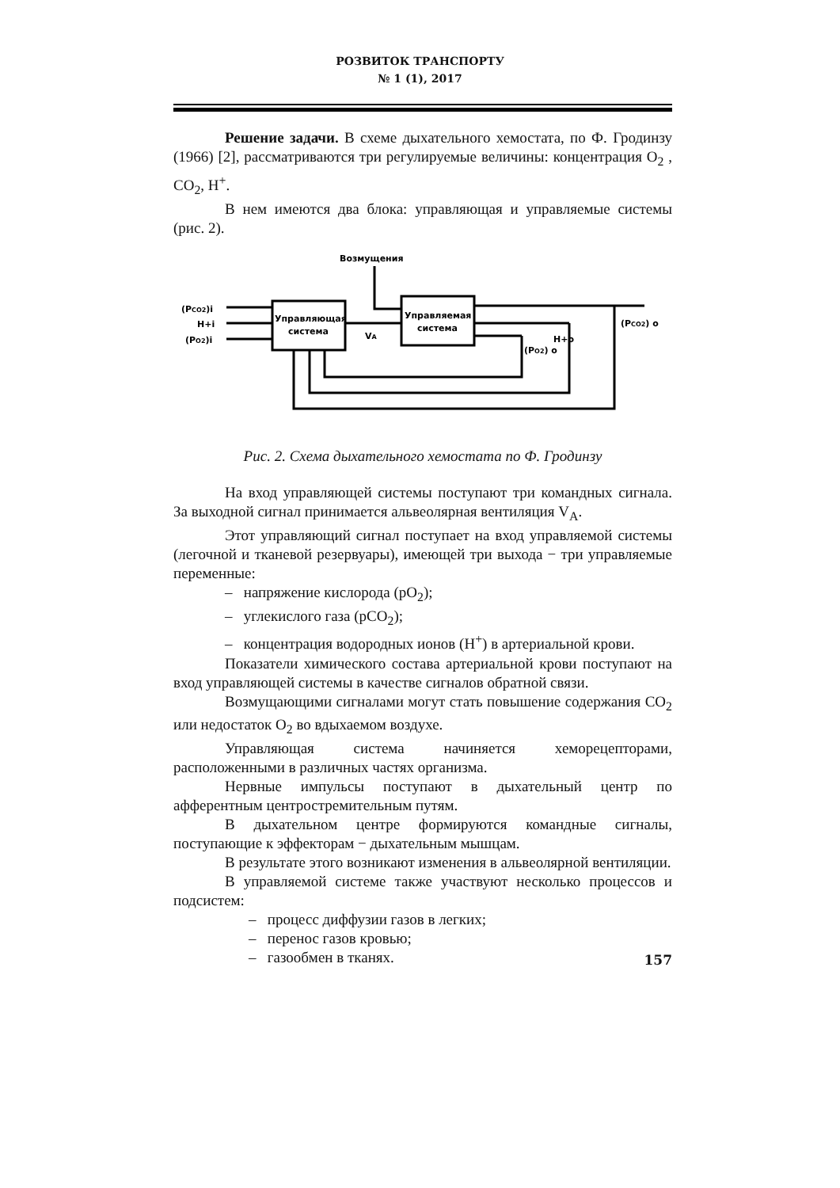РОЗВИТОК ТРАНСПОРТУ
№ 1 (1), 2017
Решение задачи. В схеме дыхательного хемостата, по Ф. Гродинзу (1966) [2], рассматриваются три регулируемые величины: концентрация O<sub>2</sub> , CO<sub>2</sub>, H<sup>+</sup>.
В нем имеются два блока: управляющая и управляемые системы (рис. 2).
Возмущения
Управляющая
система
Управляемая
система
(PCO2)i
H+i
(PO2)i
VA
H+o
(PO2) o
(PCO2) o
Рис. 2. Схема дыхательного хемостата по Ф. Гродинзу
На вход управляющей системы поступают три командных сигнала. За выходной сигнал принимается альвеолярная вентиляция V<sub>A</sub>.
Этот управляющий сигнал поступает на вход управляемой системы (легочной и тканевой резервуары), имеющей три выхода − три управляемые переменные:
– напряжение кислорода (pO<sub>2</sub>);
– углекислого газа (pCO<sub>2</sub>);
– концентрация водородных ионов (H<sup>+</sup>) в артериальной крови.
Показатели химического состава артериальной крови поступают на вход управляющей системы в качестве сигналов обратной связи.
Возмущающими сигналами могут стать повышение содержания CO<sub>2</sub> или недостаток O<sub>2</sub> во вдыхаемом воздухе.
Управляющая система начиняется хеморецепторами, расположенными в различных частях организма.
Нервные импульсы поступают в дыхательный центр по афферентным центростремительным путям.
В дыхательном центре формируются командные сигналы, поступающие к эффекторам − дыхательным мышцам.
В результате этого возникают изменения в альвеолярной вентиляции.
В управляемой системе также участвуют несколько процессов и подсистем:
– процесс диффузии газов в легких;
– перенос газов кровью;
– газообмен в тканях.
157